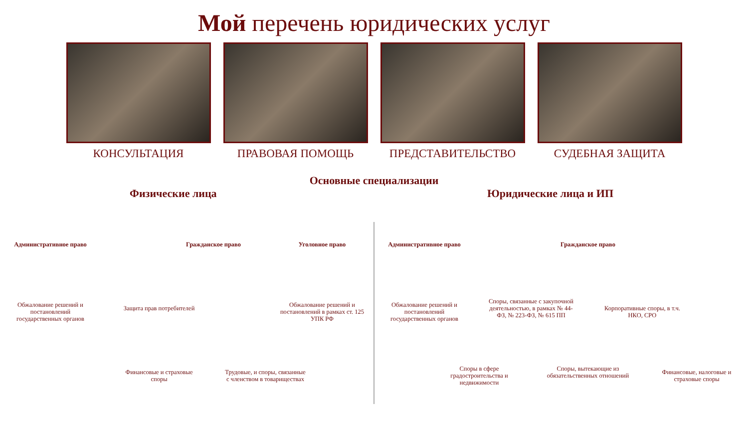Мой перечень юридических услуг
КОНСУЛЬТАЦИЯ ПРАВОВАЯ ПОМОЩЬ ПРЕДСТАВИТЕЛЬСТВО СУДЕБНАЯ ЗАЩИТА
Основные специализации
Физические лица Юридические лица и ИП
Административное право Гражданское право Уголовное право Административное право Гражданское право
Обжалование решений и постановлений государственных органов
Защита прав потребителей
Обжалование решений и постановлений в рамках ст. 125 УПК РФ
Обжалование решений и постановлений государственных органов
Споры, связанные с закупочной деятельностью, в рамках № 44-ФЗ, № 223-ФЗ, № 615 ПП
Корпоративные споры, в т.ч. НКО, СРО
Финансовые и страховые споры
Трудовые, и споры, связанные с членством в товариществах
Споры в сфере градостроительства и недвижимости
Споры, вытекающие из обязательственных отношений
Финансовые, налоговые и страховые споры